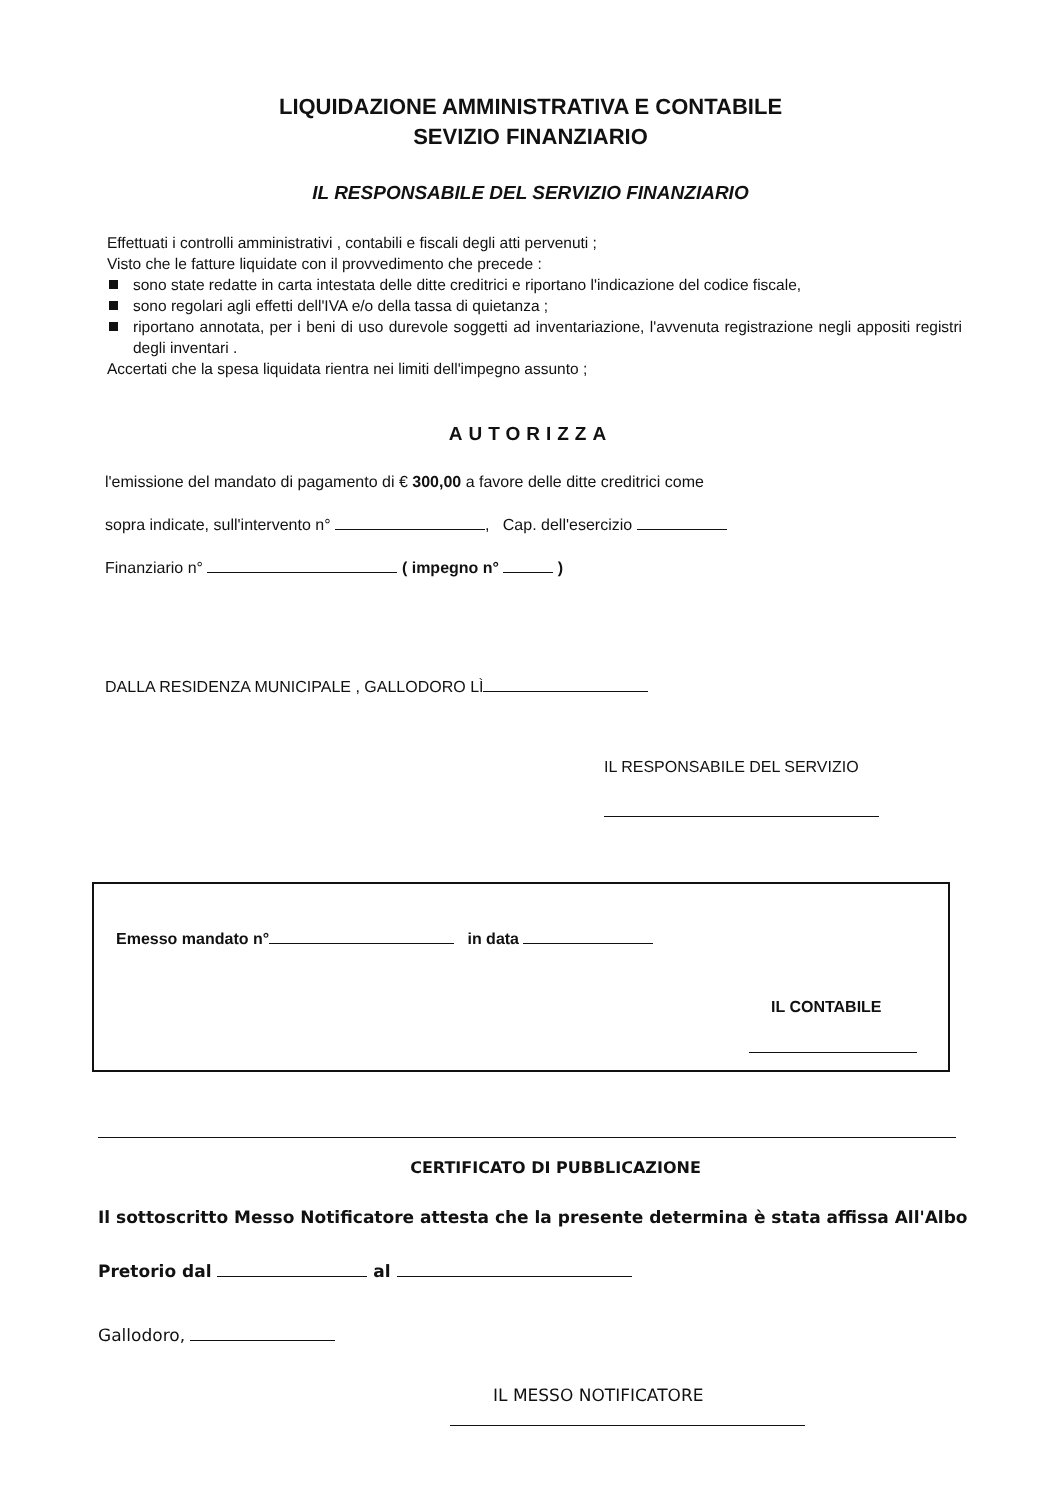LIQUIDAZIONE AMMINISTRATIVA E CONTABILE
SEVIZIO FINANZIARIO
IL RESPONSABILE DEL SERVIZIO FINANZIARIO
Effettuati i controlli amministrativi , contabili e fiscali degli atti pervenuti ;
Visto che le fatture liquidate con il provvedimento che precede :
sono state redatte in carta intestata delle ditte creditrici e riportano l'indicazione del codice fiscale,
sono regolari agli effetti dell'IVA e/o della tassa di quietanza ;
riportano annotata, per i beni di uso durevole soggetti ad inventariazione, l'avvenuta registrazione negli appositi registri degli inventari .
Accertati che la spesa liquidata rientra nei limiti dell'impegno assunto ;
AUTORIZZA
l'emissione del mandato di pagamento di € 300,00 a favore delle ditte creditrici come
sopra indicate, sull'intervento n° , Cap. dell'esercizio
Finanziario n° ( impegno n° )
DALLA RESIDENZA MUNICIPALE , GALLODORO LÌ
IL RESPONSABILE DEL SERVIZIO
Emesso mandato n° in data
IL CONTABILE
CERTIFICATO DI PUBBLICAZIONE
Il sottoscritto Messo Notificatore attesta che la presente determina è stata affissa All'Albo
Pretorio dal al
Gallodoro,
IL MESSO NOTIFICATORE